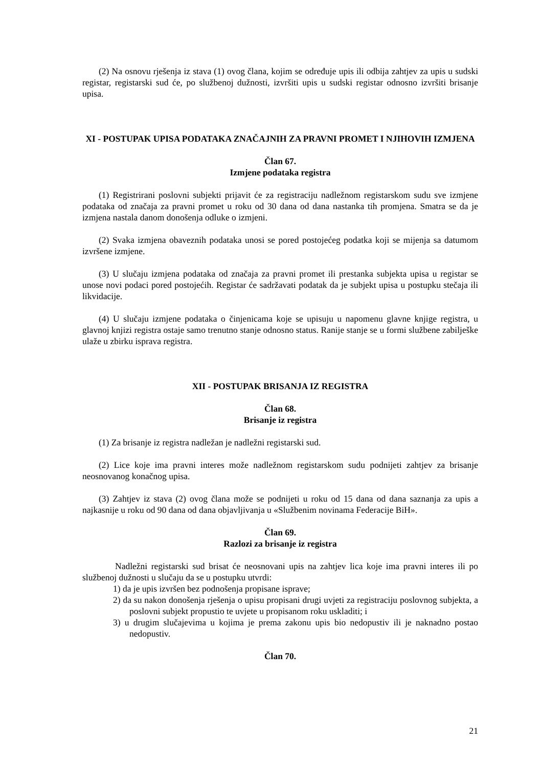(2) Na osnovu rješenja iz stava (1) ovog člana, kojim se određuje upis ili odbija zahtjev za upis u sudski registar, registarski sud će, po službenoj dužnosti, izvršiti upis u sudski registar odnosno izvršiti brisanje upisa.
XI - POSTUPAK UPISA PODATAKA ZNAČAJNIH ZA PRAVNI PROMET I NJIHOVIH IZMJENA
Član 67.
Izmjene podataka registra
(1) Registrirani poslovni subjekti prijavit će za registraciju nadležnom registarskom sudu sve izmjene podataka od značaja za pravni promet u roku od 30 dana od dana nastanka tih promjena. Smatra se da je izmjena nastala danom donošenja odluke o izmjeni.
(2) Svaka izmjena obaveznih podataka unosi se pored postojećeg podatka koji se mijenja sa datumom izvršene izmjene.
(3) U slučaju izmjena podataka od značaja za pravni promet ili prestanka subjekta upisa u registar se unose novi podaci pored postojećih. Registar će sadržavati podatak da je subjekt upisa u postupku stečaja ili likvidacije.
(4) U slučaju izmjene podataka o činjenicama koje se upisuju u napomenu glavne knjige registra, u glavnoj knjizi registra ostaje samo trenutno stanje odnosno status. Ranije stanje se u formi službene zabilješke ulaže u zbirku isprava registra.
XII - POSTUPAK BRISANJA IZ REGISTRA
Član 68.
Brisanje iz registra
(1) Za brisanje iz registra nadležan je nadležni registarski sud.
(2) Lice koje ima pravni interes može nadležnom registarskom sudu podnijeti zahtjev za brisanje neosnovanog konačnog upisa.
(3) Zahtjev iz stava (2) ovog člana može se podnijeti u roku od 15 dana od dana saznanja za upis a najkasnije u roku od 90 dana od dana objavljivanja u «Službenim novinama Federacije BiH».
Član 69.
Razlozi za brisanje iz registra
Nadležni registarski sud brisat će neosnovani upis na zahtjev lica koje ima pravni interes ili po službenoj dužnosti u slučaju da se u postupku utvrdi:
1) da je upis izvršen bez podnošenja propisane isprave;
2) da su nakon donošenja rješenja o upisu propisani drugi uvjeti za registraciju poslovnog subjekta, a poslovni subjekt propustio te uvjete u propisanom roku uskladiti; i
3) u drugim slučajevima u kojima je prema zakonu upis bio nedopustiv ili je naknadno postao nedopustiv.
Član 70.
21